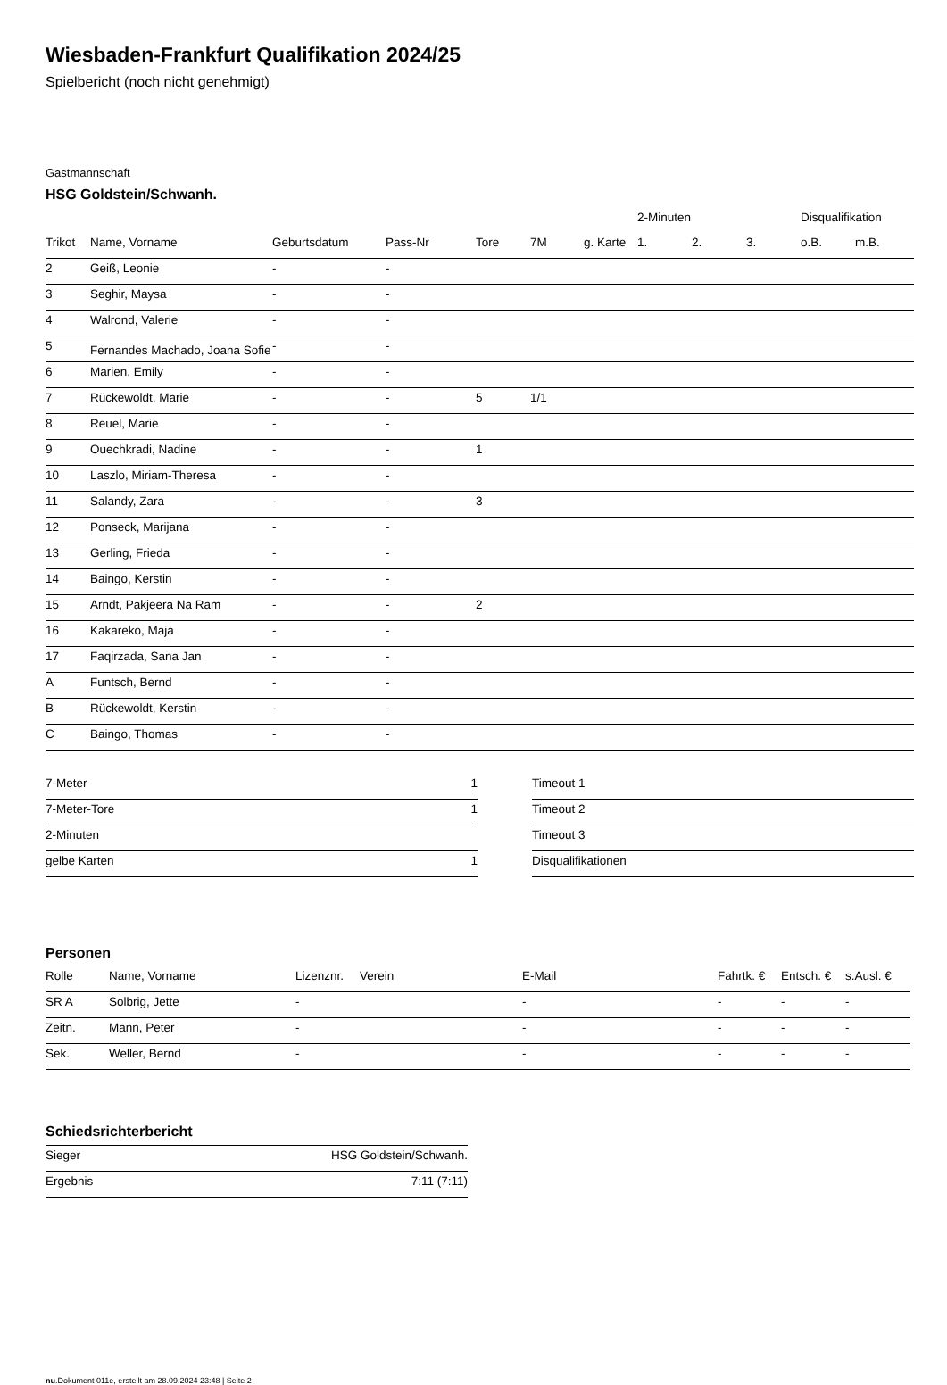Wiesbaden-Frankfurt Qualifikation 2024/25
Spielbericht (noch nicht genehmigt)
Gastmannschaft
HSG Goldstein/Schwanh.
| | | | | | | | 2-Minuten | | | Disqualifikation | |
| --- | --- | --- | --- | --- | --- | --- | --- | --- | --- | --- | --- |
| Trikot | Name, Vorname | Geburtsdatum | Pass-Nr | Tore | 7M | g. Karte | 1. | 2. | 3. | o.B. | m.B. |
| 2 | Geiß, Leonie | - | - | | | | | | | | |
| 3 | Seghir, Maysa | - | - | | | | | | | | |
| 4 | Walrond, Valerie | - | - | | | | | | | | |
| 5 | Fernandes Machado, Joana Sofie | - | - | | | | | | | | |
| 6 | Marien, Emily | - | - | | | | | | | | |
| 7 | Rückewoldt, Marie | - | - | 5 | 1/1 | | | | | | |
| 8 | Reuel, Marie | - | - | | | | | | | | |
| 9 | Ouechkradi, Nadine | - | - | 1 | | | | | | | |
| 10 | Laszlo, Miriam-Theresa | - | - | | | | | | | | |
| 11 | Salandy, Zara | - | - | 3 | | | | | | | |
| 12 | Ponseck, Marijana | - | - | | | | | | | | |
| 13 | Gerling, Frieda | - | - | | | | | | | | |
| 14 | Baingo, Kerstin | - | - | | | | | | | | |
| 15 | Arndt, Pakjeera Na Ram | - | - | 2 | | | | | | | |
| 16 | Kakareko, Maja | - | - | | | | | | | | |
| 17 | Faqirzada, Sana Jan | - | - | | | | | | | | |
| A | Funtsch, Bernd | - | - | | | | | | | | |
| B | Rückewoldt, Kerstin | - | - | | | | | | | | |
| C | Baingo, Thomas | - | - | | | | | | | | |
| 7-Meter | 1 |
| 7-Meter-Tore | 1 |
| 2-Minuten | |
| gelbe Karten | 1 |
| Timeout 1 |
| Timeout 2 |
| Timeout 3 |
| Disqualifikationen |
Personen
| Rolle | Name, Vorname | Lizenznr. | Verein | E-Mail | Fahrtk. € | Entsch. € | s.Ausl. € |
| --- | --- | --- | --- | --- | --- | --- | --- |
| SR A | Solbrig, Jette | - | | - | - | - | - |
| Zeitn. | Mann, Peter | - | | - | - | - | - |
| Sek. | Weller, Bernd | - | | - | - | - | - |
Schiedsrichterbericht
| Sieger | HSG Goldstein/Schwanh. |
| Ergebnis | 7:11 (7:11) |
nu.Dokument 011e, erstellt am 28.09.2024 23:48 | Seite 2